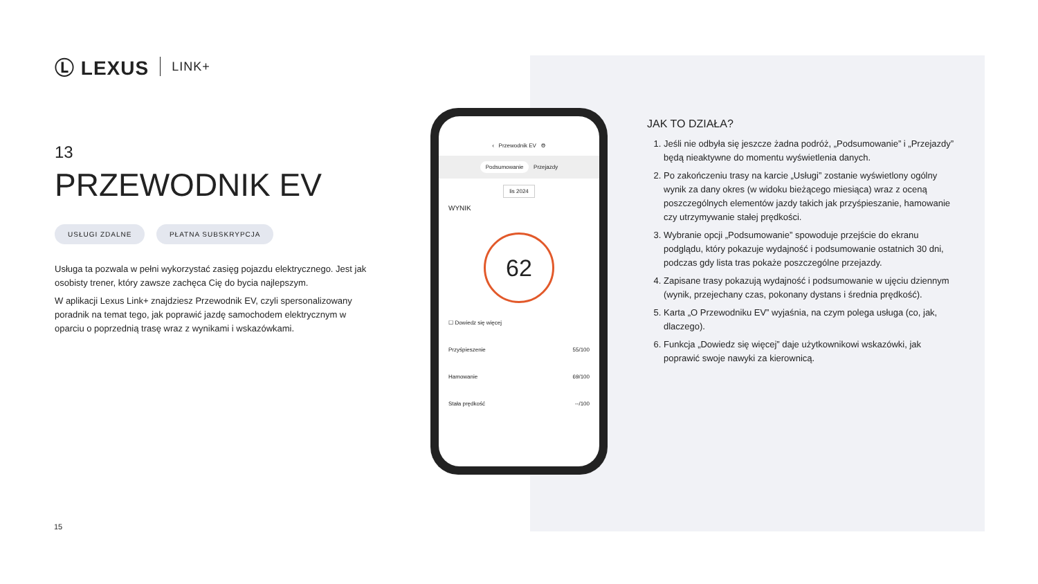Ⓛ LEXUS LINK+
13
PRZEWODNIK EV
USŁUGI ZDALNE PŁATNA SUBSKRYPCJA
Usługa ta pozwala w pełni wykorzystać zasięg pojazdu elektrycznego. Jest jak osobisty trener, który zawsze zachęca Cię do bycia najlepszym.
W aplikacji Lexus Link+ znajdziesz Przewodnik EV, czyli spersonalizowany poradnik na temat tego, jak poprawić jazdę samochodem elektrycznym w oparciu o poprzednią trasę wraz z wynikami i wskazówkami.
15
‹ Przewodnik EV ⚙
Podsumowanie Przejazdy
lis 2024
WYNIK
62
☐ Dowiedz się więcej
Przyśpieszenie 55/100
Hamowanie 69/100
Stała prędkość --/100
JAK TO DZIAŁA?
1. Jeśli nie odbyła się jeszcze żadna podróż, „Podsumowanie” i „Przejazdy” będą nieaktywne do momentu wyświetlenia danych.
2. Po zakończeniu trasy na karcie „Usługi” zostanie wyświetlony ogólny wynik za dany okres (w widoku bieżącego miesiąca) wraz z oceną poszczególnych elementów jazdy takich jak przyśpieszanie, hamowanie czy utrzymywanie stałej prędkości.
3. Wybranie opcji „Podsumowanie” spowoduje przejście do ekranu podglądu, który pokazuje wydajność i podsumowanie ostatnich 30 dni, podczas gdy lista tras pokaże poszczególne przejazdy.
4. Zapisane trasy pokazują wydajność i podsumowanie w ujęciu dziennym (wynik, przejechany czas, pokonany dystans i średnia prędkość).
5. Karta „O Przewodniku EV” wyjaśnia, na czym polega usługa (co, jak, dlaczego).
6. Funkcja „Dowiedz się więcej” daje użytkownikowi wskazówki, jak poprawić swoje nawyki za kierownicą.